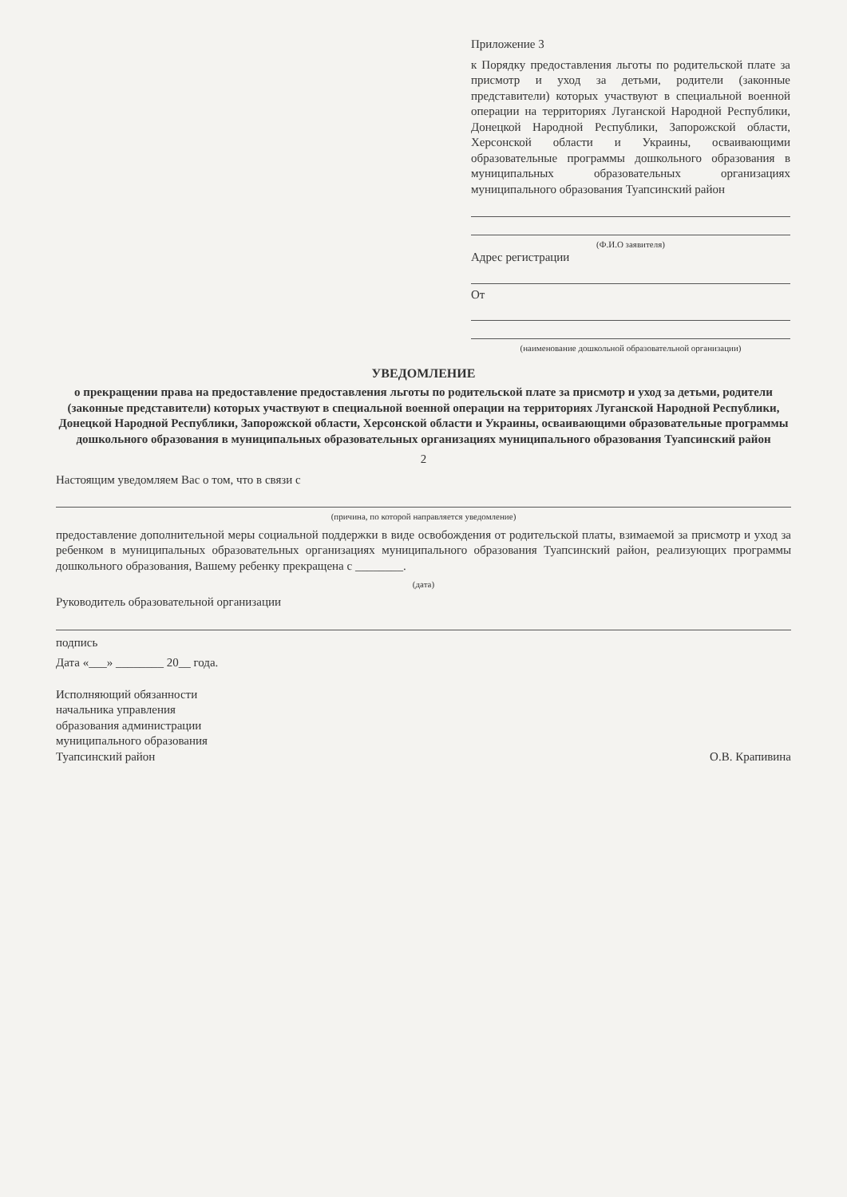Приложение 3
к Порядку предоставления льготы по родительской плате за присмотр и уход за детьми, родители (законные представители) которых участвуют в специальной военной операции на территориях Луганской Народной Республики, Донецкой Народной Республики, Запорожской области, Херсонской области и Украины, осваивающими образовательные программы дошкольного образования в муниципальных образовательных организациях муниципального образования Туапсинский район
(Ф.И.О заявителя)
Адрес регистрации
От
(наименование дошкольной образовательной организации)
УВЕДОМЛЕНИЕ
о прекращении права на предоставление предоставления льготы по родительской плате за присмотр и уход за детьми, родители (законные представители) которых участвуют в специальной военной операции на территориях Луганской Народной Республики, Донецкой Народной Республики, Запорожской области, Херсонской области и Украины, осваивающими образовательные программы дошкольного образования в муниципальных образовательных организациях муниципального образования Туапсинский район
2
Настоящим уведомляем Вас о том, что в связи с
(причина, по которой направляется уведомление)
предоставление дополнительной меры социальной поддержки в виде освобождения от родительской платы, взимаемой за присмотр и уход за ребенком в муниципальных образовательных организациях муниципального образования Туапсинский район, реализующих программы дошкольного образования, Вашему ребенку прекращена с ________.
(дата)
Руководитель образовательной организации
подпись
Дата «___» ________ 20__ года.
Исполняющий обязанности
начальника управления
образования администрации
муниципального образования
Туапсинский район
О.В. Крапивина